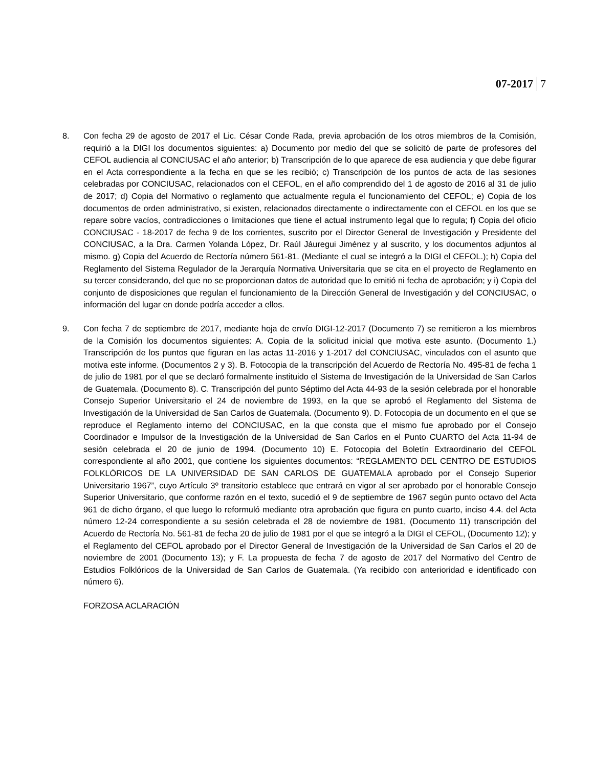07-2017 7
8. Con fecha 29 de agosto de 2017 el Lic. César Conde Rada, previa aprobación de los otros miembros de la Comisión, requirió a la DIGI los documentos siguientes: a) Documento por medio del que se solicitó de parte de profesores del CEFOL audiencia al CONCIUSAC el año anterior; b) Transcripción de lo que aparece de esa audiencia y que debe figurar en el Acta correspondiente a la fecha en que se les recibió; c) Transcripción de los puntos de acta de las sesiones celebradas por CONCIUSAC, relacionados con el CEFOL, en el año comprendido del 1 de agosto de 2016 al 31 de julio de 2017; d) Copia del Normativo o reglamento que actualmente regula el funcionamiento del CEFOL; e) Copia de los documentos de orden administrativo, si existen, relacionados directamente o indirectamente con el CEFOL en los que se repare sobre vacíos, contradicciones o limitaciones que tiene el actual instrumento legal que lo regula; f) Copia del oficio CONCIUSAC - 18-2017 de fecha 9 de los corrientes, suscrito por el Director General de Investigación y Presidente del CONCIUSAC, a la Dra. Carmen Yolanda López, Dr. Raúl Jáuregui Jiménez y al suscrito, y los documentos adjuntos al mismo. g) Copia del Acuerdo de Rectoría número 561-81. (Mediante el cual se integró a la DIGI el CEFOL.); h) Copia del Reglamento del Sistema Regulador de la Jerarquía Normativa Universitaria que se cita en el proyecto de Reglamento en su tercer considerando, del que no se proporcionan datos de autoridad que lo emitió ni fecha de aprobación; y i) Copia del conjunto de disposiciones que regulan el funcionamiento de la Dirección General de Investigación y del CONCIUSAC, o información del lugar en donde podría acceder a ellos.
9. Con fecha 7 de septiembre de 2017, mediante hoja de envío DIGI-12-2017 (Documento 7) se remitieron a los miembros de la Comisión los documentos siguientes: A. Copia de la solicitud inicial que motiva este asunto. (Documento 1.) Transcripción de los puntos que figuran en las actas 11-2016 y 1-2017 del CONCIUSAC, vinculados con el asunto que motiva este informe. (Documentos 2 y 3). B. Fotocopia de la transcripción del Acuerdo de Rectoría No. 495-81 de fecha 1 de julio de 1981 por el que se declaró formalmente instituido el Sistema de Investigación de la Universidad de San Carlos de Guatemala. (Documento 8). C. Transcripción del punto Séptimo del Acta 44-93 de la sesión celebrada por el honorable Consejo Superior Universitario el 24 de noviembre de 1993, en la que se aprobó el Reglamento del Sistema de Investigación de la Universidad de San Carlos de Guatemala. (Documento 9). D. Fotocopia de un documento en el que se reproduce el Reglamento interno del CONCIUSAC, en la que consta que el mismo fue aprobado por el Consejo Coordinador e Impulsor de la Investigación de la Universidad de San Carlos en el Punto CUARTO del Acta 11-94 de sesión celebrada el 20 de junio de 1994. (Documento 10) E. Fotocopia del Boletín Extraordinario del CEFOL correspondiente al año 2001, que contiene los siguientes documentos: “REGLAMENTO DEL CENTRO DE ESTUDIOS FOLKLÓRICOS DE LA UNIVERSIDAD DE SAN CARLOS DE GUATEMALA aprobado por el Consejo Superior Universitario 1967”, cuyo Artículo 3º transitorio establece que entrará en vigor al ser aprobado por el honorable Consejo Superior Universitario, que conforme razón en el texto, sucedió el 9 de septiembre de 1967 según punto octavo del Acta 961 de dicho órgano, el que luego lo reformuló mediante otra aprobación que figura en punto cuarto, inciso 4.4. del Acta número 12-24 correspondiente a su sesión celebrada el 28 de noviembre de 1981, (Documento 11) transcripción del Acuerdo de Rectoría No. 561-81 de fecha 20 de julio de 1981 por el que se integró a la DIGI el CEFOL, (Documento 12); y el Reglamento del CEFOL aprobado por el Director General de Investigación de la Universidad de San Carlos el 20 de noviembre de 2001 (Documento 13); y F. La propuesta de fecha 7 de agosto de 2017 del Normativo del Centro de Estudios Folklóricos de la Universidad de San Carlos de Guatemala. (Ya recibido con anterioridad e identificado con número 6).
FORZOSA ACLARACIÓN